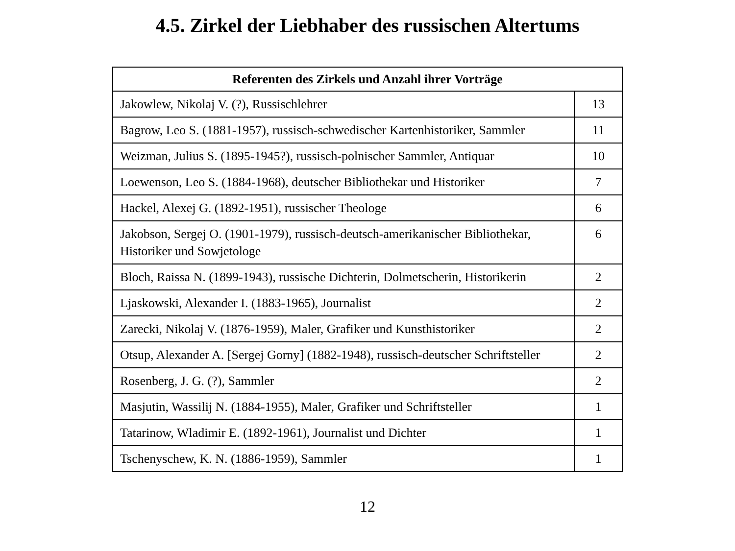4.5. Zirkel der Liebhaber des russischen Altertums
| Referenten des Zirkels und Anzahl ihrer Vorträge | |
| --- | --- |
| Jakowlew, Nikolaj V. (?), Russischlehrer | 13 |
| Bagrow, Leo S. (1881-1957), russisch-schwedischer Kartenhistoriker, Sammler | 11 |
| Weizman, Julius S. (1895-1945?), russisch-polnischer Sammler, Antiquar | 10 |
| Loewenson, Leo S. (1884-1968), deutscher Bibliothekar und Historiker | 7 |
| Hackel, Alexej G. (1892-1951), russischer Theologe | 6 |
| Jakobson, Sergej O. (1901-1979), russisch-deutsch-amerikanischer Bibliothekar, Historiker und Sowjetologe | 6 |
| Bloch, Raissa N. (1899-1943), russische Dichterin, Dolmetscherin, Historikerin | 2 |
| Ljaskowski, Alexander I. (1883-1965), Journalist | 2 |
| Zarecki, Nikolaj V. (1876-1959), Maler, Grafiker und Kunsthistoriker | 2 |
| Otsup, Alexander A. [Sergej Gorny] (1882-1948), russisch-deutscher Schriftsteller | 2 |
| Rosenberg, J. G. (?), Sammler | 2 |
| Masjutin, Wassilij N. (1884-1955), Maler, Grafiker und Schriftsteller | 1 |
| Tatarinow, Wladimir E. (1892-1961), Journalist und Dichter | 1 |
| Tschenyschew, K. N. (1886-1959), Sammler | 1 |
12